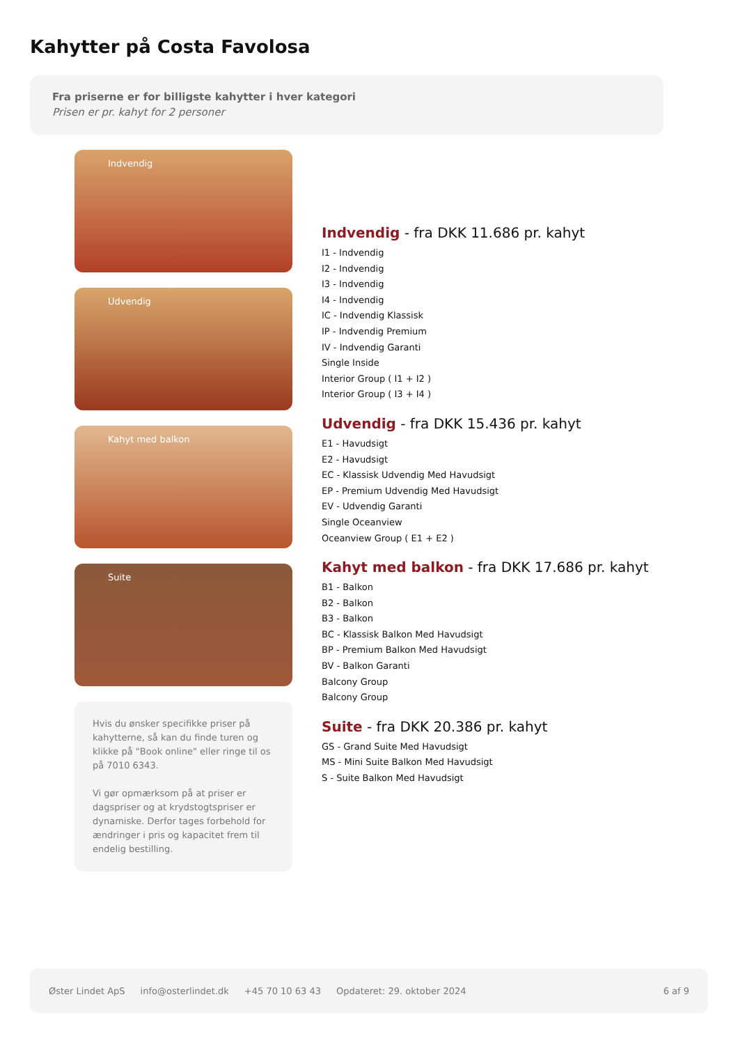Kahytter på Costa Favolosa
Fra priserne er for billigste kahytter i hver kategori
Prisen er pr. kahyt for 2 personer
Indvendig
Udvendig
Kahyt med balkon
Suite
Hvis du ønsker specifikke priser på kahytterne, så kan du finde turen og klikke på "Book online" eller ringe til os på 7010 6343.
Vi gør opmærksom på at priser er dagspriser og at krydstogtspriser er dynamiske. Derfor tages forbehold for ændringer i pris og kapacitet frem til endelig bestilling.
Indvendig - fra DKK 11.686 pr. kahyt
I1 - Indvendig
I2 - Indvendig
I3 - Indvendig
I4 - Indvendig
IC - Indvendig Klassisk
IP - Indvendig Premium
IV - Indvendig Garanti
Single Inside
Interior Group ( I1 + I2 )
Interior Group ( I3 + I4 )
Udvendig - fra DKK 15.436 pr. kahyt
E1 - Havudsigt
E2 - Havudsigt
EC - Klassisk Udvendig Med Havudsigt
EP - Premium Udvendig Med Havudsigt
EV - Udvendig Garanti
Single Oceanview
Oceanview Group ( E1 + E2 )
Kahyt med balkon - fra DKK 17.686 pr. kahyt
B1 - Balkon
B2 - Balkon
B3 - Balkon
BC - Klassisk Balkon Med Havudsigt
BP - Premium Balkon Med Havudsigt
BV - Balkon Garanti
Balcony Group
Balcony Group
Suite - fra DKK 20.386 pr. kahyt
GS - Grand Suite Med Havudsigt
MS - Mini Suite Balkon Med Havudsigt
S - Suite Balkon Med Havudsigt
Øster Lindet ApS info@osterlindet.dk +45 70 10 63 43 Opdateret: 29. oktober 2024 6 af 9